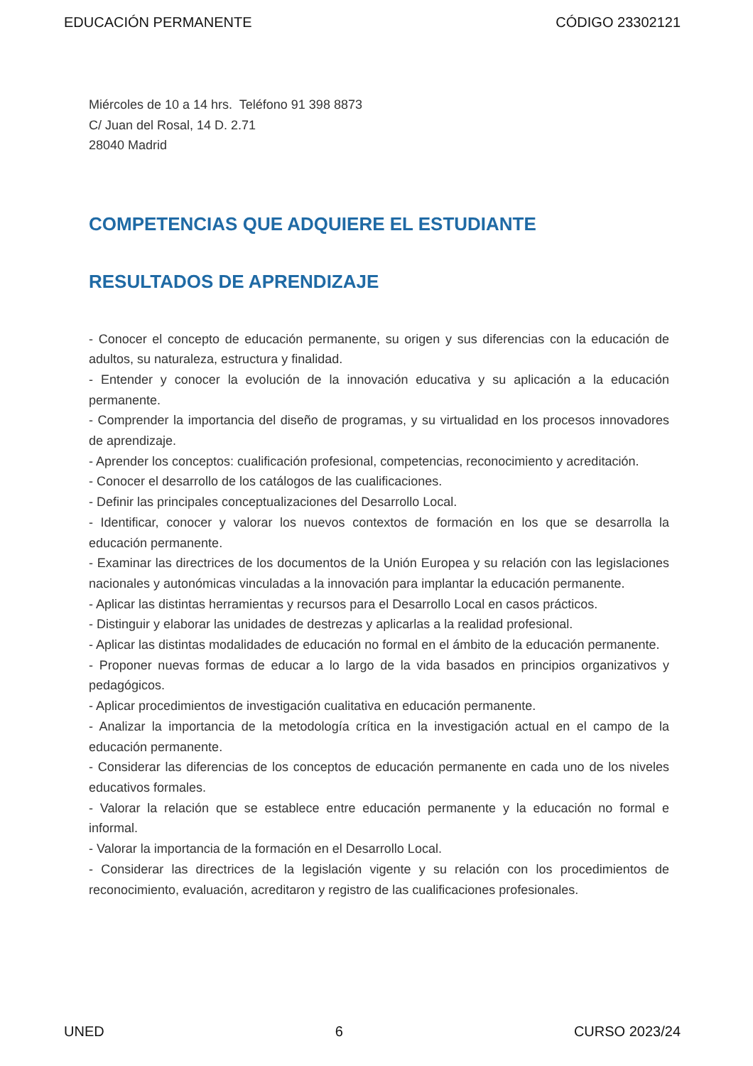EDUCACIÓN PERMANENTE CÓDIGO 23302121
Miércoles de 10 a 14 hrs. Teléfono 91 398 8873
C/ Juan del Rosal, 14 D. 2.71
28040 Madrid
COMPETENCIAS QUE ADQUIERE EL ESTUDIANTE
RESULTADOS DE APRENDIZAJE
- Conocer el concepto de educación permanente, su origen y sus diferencias con la educación de adultos, su naturaleza, estructura y finalidad.
- Entender y conocer la evolución de la innovación educativa y su aplicación a la educación permanente.
- Comprender la importancia del diseño de programas, y su virtualidad en los procesos innovadores de aprendizaje.
- Aprender los conceptos: cualificación profesional, competencias, reconocimiento y acreditación.
- Conocer el desarrollo de los catálogos de las cualificaciones.
- Definir las principales conceptualizaciones del Desarrollo Local.
- Identificar, conocer y valorar los nuevos contextos de formación en los que se desarrolla la educación permanente.
- Examinar las directrices de los documentos de la Unión Europea y su relación con las legislaciones nacionales y autonómicas vinculadas a la innovación para implantar la educación permanente.
- Aplicar las distintas herramientas y recursos para el Desarrollo Local en casos prácticos.
- Distinguir y elaborar las unidades de destrezas y aplicarlas a la realidad profesional.
- Aplicar las distintas modalidades de educación no formal en el ámbito de la educación permanente.
- Proponer nuevas formas de educar a lo largo de la vida basados en principios organizativos y pedagógicos.
- Aplicar procedimientos de investigación cualitativa en educación permanente.
- Analizar la importancia de la metodología crítica en la investigación actual en el campo de la educación permanente.
- Considerar las diferencias de los conceptos de educación permanente en cada uno de los niveles educativos formales.
- Valorar la relación que se establece entre educación permanente y la educación no formal e informal.
- Valorar la importancia de la formación en el Desarrollo Local.
- Considerar las directrices de la legislación vigente y su relación con los procedimientos de reconocimiento, evaluación, acreditaron y registro de las cualificaciones profesionales.
UNED 6 CURSO 2023/24